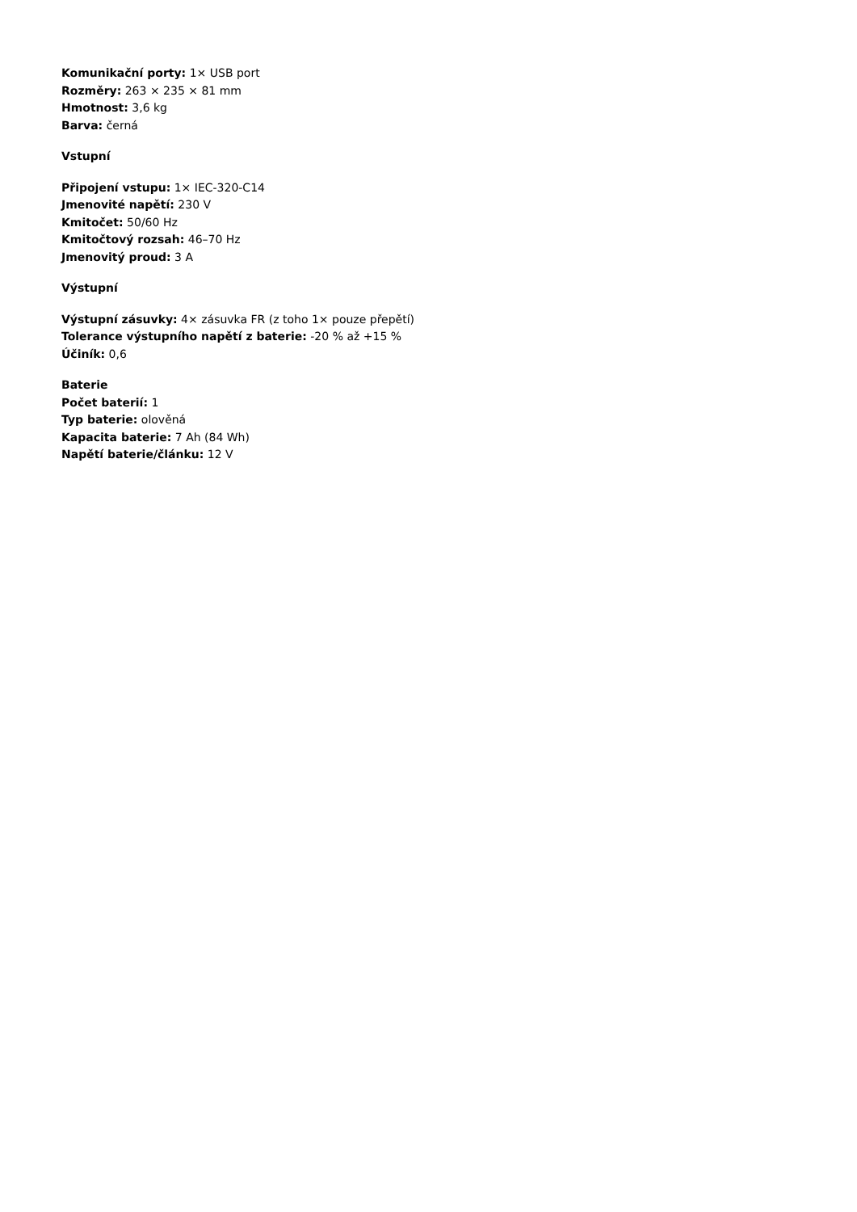Komunikační porty: 1× USB port
Rozměry: 263 × 235 × 81 mm
Hmotnost: 3,6 kg
Barva: černá
Vstupní
Připojení vstupu: 1× IEC-320-C14
Jmenovité napětí: 230 V
Kmitočet: 50/60 Hz
Kmitočtový rozsah: 46–70 Hz
Jmenovitý proud: 3 A
Výstupní
Výstupní zásuvky: 4× zásuvka FR (z toho 1× pouze přepětí)
Tolerance výstupního napětí z baterie: -20 % až +15 %
Účiník: 0,6
Baterie
Počet baterií: 1
Typ baterie: olověná
Kapacita baterie: 7 Ah (84 Wh)
Napětí baterie/článku: 12 V